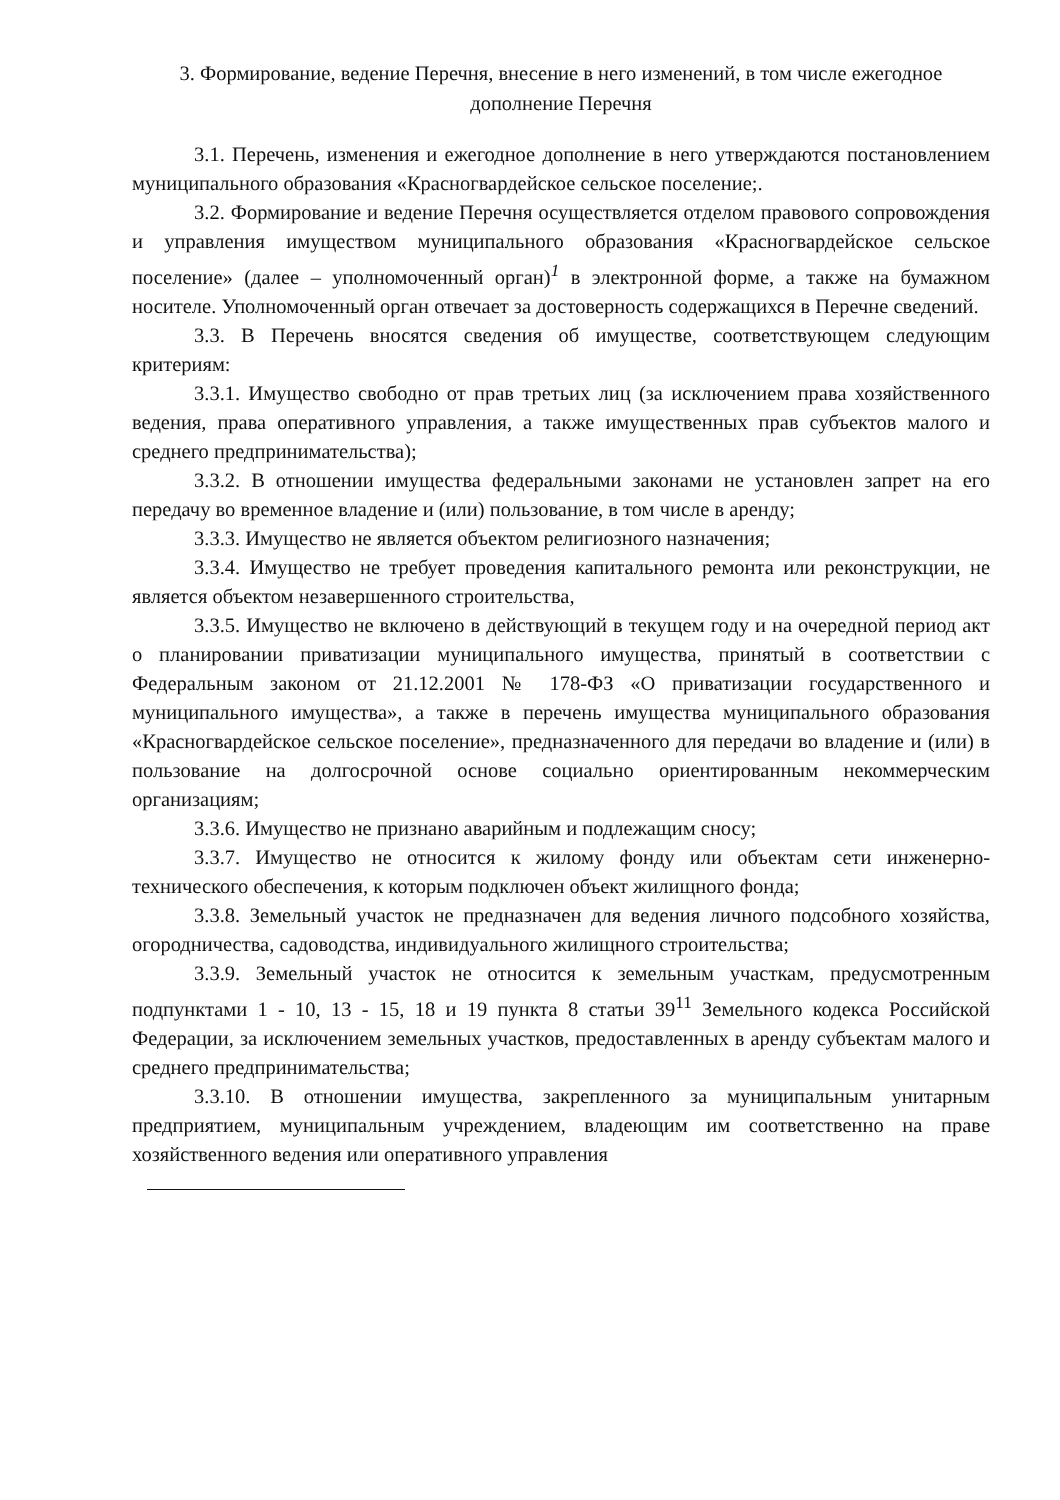3. Формирование, ведение Перечня, внесение в него изменений, в том числе ежегодное дополнение Перечня
3.1. Перечень, изменения и ежегодное дополнение в него утверждаются постановлением муниципального образования «Красногвардейское сельское поселение;.
3.2. Формирование и ведение Перечня осуществляется отделом правового сопровождения и управления имуществом муниципального образования «Красногвардейское сельское поселение» (далее – уполномоченный орган)<sup>1</sup> в электронной форме, а также на бумажном носителе. Уполномоченный орган отвечает за достоверность содержащихся в Перечне сведений.
3.3. В Перечень вносятся сведения об имуществе, соответствующем следующим критериям:
3.3.1. Имущество свободно от прав третьих лиц (за исключением права хозяйственного ведения, права оперативного управления, а также имущественных прав субъектов малого и среднего предпринимательства);
3.3.2. В отношении имущества федеральными законами не установлен запрет на его передачу во временное владение и (или) пользование, в том числе в аренду;
3.3.3. Имущество не является объектом религиозного назначения;
3.3.4. Имущество не требует проведения капитального ремонта или реконструкции, не является объектом незавершенного строительства,
3.3.5. Имущество не включено в действующий в текущем году и на очередной период акт о планировании приватизации муниципального имущества, принятый в соответствии с Федеральным законом от 21.12.2001 № 178-ФЗ «О приватизации государственного и муниципального имущества», а также в перечень имущества муниципального образования «Красногвардейское сельское поселение», предназначенного для передачи во владение и (или) в пользование на долгосрочной основе социально ориентированным некоммерческим организациям;
3.3.6. Имущество не признано аварийным и подлежащим сносу;
3.3.7. Имущество не относится к жилому фонду или объектам сети инженерно-технического обеспечения, к которым подключен объект жилищного фонда;
3.3.8. Земельный участок не предназначен для ведения личного подсобного хозяйства, огородничества, садоводства, индивидуального жилищного строительства;
3.3.9. Земельный участок не относится к земельным участкам, предусмотренным подпунктами 1 - 10, 13 - 15, 18 и 19 пункта 8 статьи 39<sup>11</sup> Земельного кодекса Российской Федерации, за исключением земельных участков, предоставленных в аренду субъектам малого и среднего предпринимательства;
3.3.10. В отношении имущества, закрепленного за муниципальным унитарным предприятием, муниципальным учреждением, владеющим им соответственно на праве хозяйственного ведения или оперативного управления